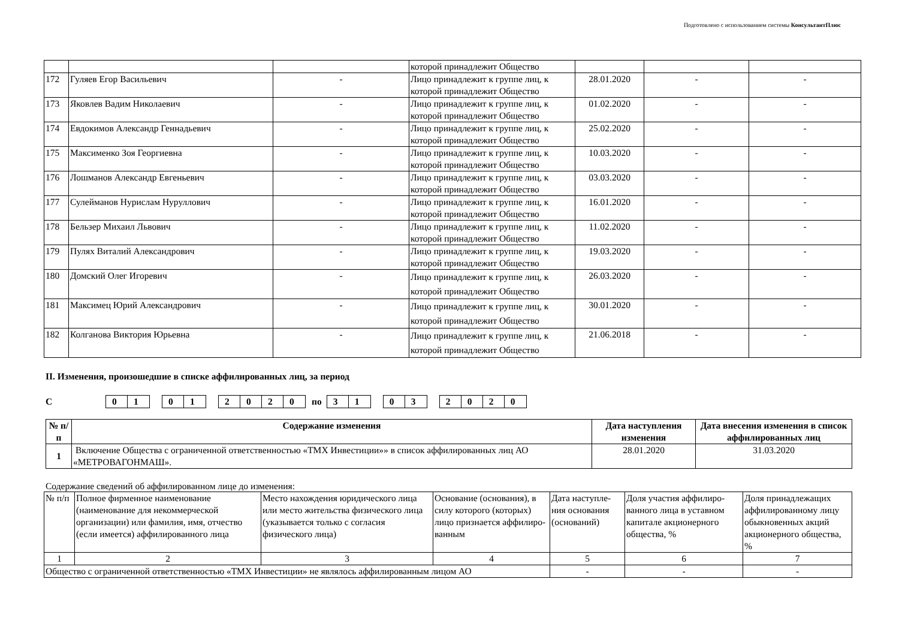Подготовлено с использованием системы КонсультантПлюс
| | | | которой принадлежит Общество | | | |
| 172 | Гуляев Егор Васильевич | - | Лицо принадлежит к группе лиц, к которой принадлежит Общество | 28.01.2020 | - | - |
| 173 | Яковлев Вадим Николаевич | - | Лицо принадлежит к группе лиц, к которой принадлежит Общество | 01.02.2020 | - | - |
| 174 | Евдокимов Александр Геннадьевич | - | Лицо принадлежит к группе лиц, к которой принадлежит Общество | 25.02.2020 | - | - |
| 175 | Максименко Зоя Георгиевна | - | Лицо принадлежит к группе лиц, к которой принадлежит Общество | 10.03.2020 | - | - |
| 176 | Лошманов Александр Евгеньевич | - | Лицо принадлежит к группе лиц, к которой принадлежит Общество | 03.03.2020 | - | - |
| 177 | Сулейманов Нурислам Нуруллович | - | Лицо принадлежит к группе лиц, к которой принадлежит Общество | 16.01.2020 | - | - |
| 178 | Бельзер Михаил Львович | - | Лицо принадлежит к группе лиц, к которой принадлежит Общество | 11.02.2020 | - | - |
| 179 | Пулях Виталий Александрович | - | Лицо принадлежит к группе лиц, к которой принадлежит Общество | 19.03.2020 | - | - |
| 180 | Домский Олег Игоревич | - | Лицо принадлежит к группе лиц, к которой принадлежит Общество | 26.03.2020 | - | - |
| 181 | Максимец Юрий Александрович | - | Лицо принадлежит к группе лиц, к которой принадлежит Общество | 30.01.2020 | - | - |
| 182 | Колганова Виктория Юрьевна | - | Лицо принадлежит к группе лиц, к которой принадлежит Общество | 21.06.2018 | - | - |
II. Изменения, произошедшие в списке аффилированных лиц, за период
С 01 01 2020 по 31 03 2020
| № п/п | Содержание изменения | Дата наступления изменения | Дата внесения изменения в список аффилированных лиц |
| --- | --- | --- | --- |
| 1 | Включение Общества с ограниченной ответственностью «ТМХ Инвестиции»» в список аффилированных лиц АО «МЕТРОВАГОНМАШ». | 28.01.2020 | 31.03.2020 |
Содержание сведений об аффилированном лице до изменения:
| № п/п | Полное фирменное наименование (наименование для некоммерческой организации) или фамилия, имя, отчество (если имеется) аффилированного лица | Место нахождения юридического лица или место жительства физического лица (указывается только с согласия физического лица) | Основание (основания), в силу которого (которых) лицо признается аффилиро-ванным | Дата наступле-ния основания (оснований) | Доля участия аффилиро-ванного лица в уставном капитале акционерного общества, % | Доля принадлежащих аффилированному лицу обыкновенных акций акционерного общества, % |
| 1 | 2 | 3 | 4 | 5 | 6 | 7 |
| Общество с ограниченной ответственностью «ТМХ Инвестиции» не являлось аффилированным лицом АО | | | | - | - | - |